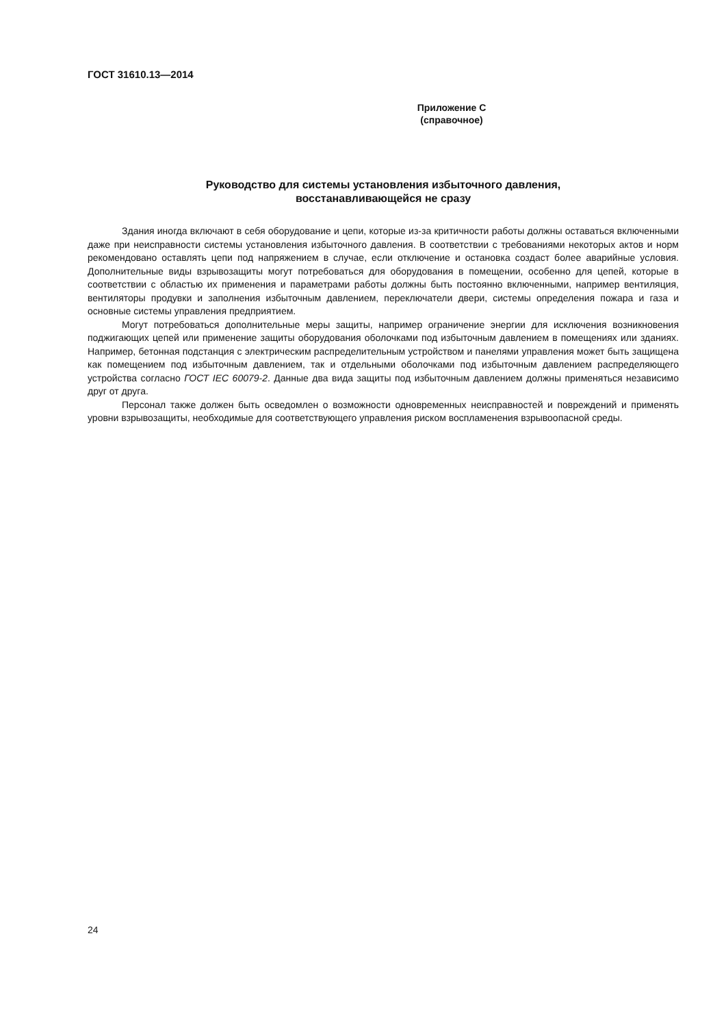ГОСТ 31610.13—2014
Приложение С
(справочное)
Руководство для системы установления избыточного давления,
восстанавливающейся не сразу
Здания иногда включают в себя оборудование и цепи, которые из-за критичности работы должны оставаться включенными даже при неисправности системы установления избыточного давления. В соответствии с требованиями некоторых актов и норм рекомендовано оставлять цепи под напряжением в случае, если отключение и остановка создаст более аварийные условия. Дополнительные виды взрывозащиты могут потребоваться для оборудования в помещении, особенно для цепей, которые в соответствии с областью их применения и параметрами работы должны быть постоянно включенными, например вентиляция, вентиляторы продувки и заполнения избыточным давлением, переключатели двери, системы определения пожара и газа и основные системы управления предприятием.
Могут потребоваться дополнительные меры защиты, например ограничение энергии для исключения возникновения поджигающих цепей или применение защиты оборудования оболочками под избыточным давлением в помещениях или зданиях. Например, бетонная подстанция с электрическим распределительным устройством и панелями управления может быть защищена как помещением под избыточным давлением, так и отдельными оболочками под избыточным давлением распределяющего устройства согласно ГОСТ IEC 60079-2. Данные два вида защиты под избыточным давлением должны применяться независимо друг от друга.
Персонал также должен быть осведомлен о возможности одновременных неисправностей и повреждений и применять уровни взрывозащиты, необходимые для соответствующего управления риском воспламенения взрывоопасной среды.
24